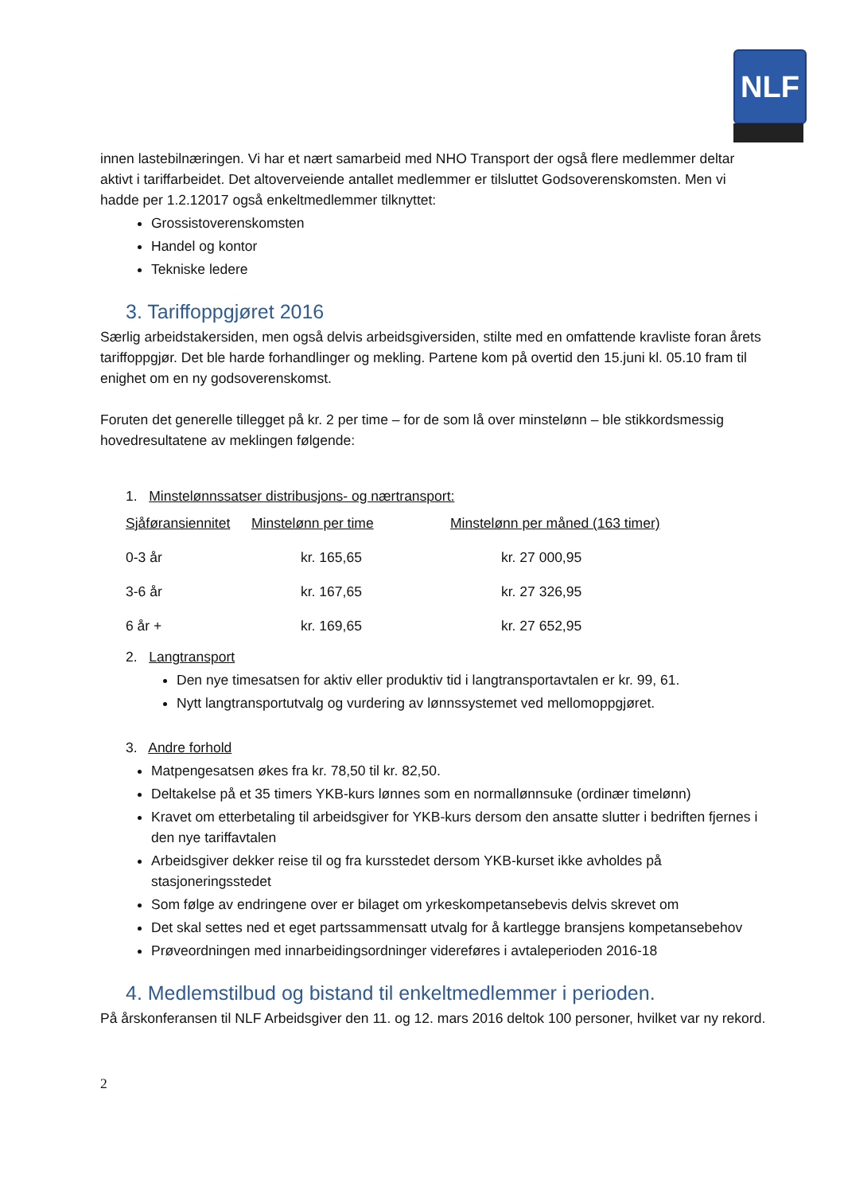NLF
innen lastebilnæringen. Vi har et nært samarbeid med NHO Transport der også flere medlemmer deltar aktivt i tariffarbeidet. Det altoverveiende antallet medlemmer er tilsluttet Godsoverenskomsten. Men vi hadde per 1.2.12017 også enkeltmedlemmer tilknyttet:
Grossistoverenskomsten
Handel og kontor
Tekniske ledere
3. Tariffoppgjøret 2016
Særlig arbeidstakersiden, men også delvis arbeidsgiversiden, stilte med en omfattende kravliste foran årets tariffoppgjør. Det ble harde forhandlinger og mekling. Partene kom på overtid den 15.juni kl. 05.10 fram til enighet om en ny godsoverenskomst.
Foruten det generelle tillegget på kr. 2 per time – for de som lå over minstelønn – ble stikkordsmessig hovedresultatene av meklingen følgende:
1. Minstelønnssatser distribusjons- og nærtransport:
| Sjåføransiennitet | Minstelønn per time | Minstelønn per måned (163 timer) |
| 0-3 år | kr. 165,65 | kr. 27 000,95 |
| 3-6 år | kr. 167,65 | kr. 27 326,95 |
| 6 år + | kr. 169,65 | kr. 27 652,95 |
2. Langtransport
Den nye timesatsen for aktiv eller produktiv tid i langtransportavtalen er kr. 99, 61.
Nytt langtransportutvalg og vurdering av lønnssystemet ved mellomoppgjøret.
3. Andre forhold
Matpengesatsen økes fra kr. 78,50 til kr. 82,50.
Deltakelse på et 35 timers YKB-kurs lønnes som en normallønnsuke (ordinær timelønn)
Kravet om etterbetaling til arbeidsgiver for YKB-kurs dersom den ansatte slutter i bedriften fjernes i den nye tariffavtalen
Arbeidsgiver dekker reise til og fra kursstedet dersom YKB-kurset ikke avholdes på stasjoneringsstedet
Som følge av endringene over er bilaget om yrkeskompetansebevis delvis skrevet om
Det skal settes ned et eget partssammensatt utvalg for å kartlegge bransjens kompetansebehov
Prøveordningen med innarbeidingsordninger videreføres i avtaleperioden 2016-18
4. Medlemstilbud og bistand til enkeltmedlemmer i perioden.
På årskonferansen til NLF Arbeidsgiver den 11. og 12. mars 2016 deltok 100 personer, hvilket var ny rekord.
2